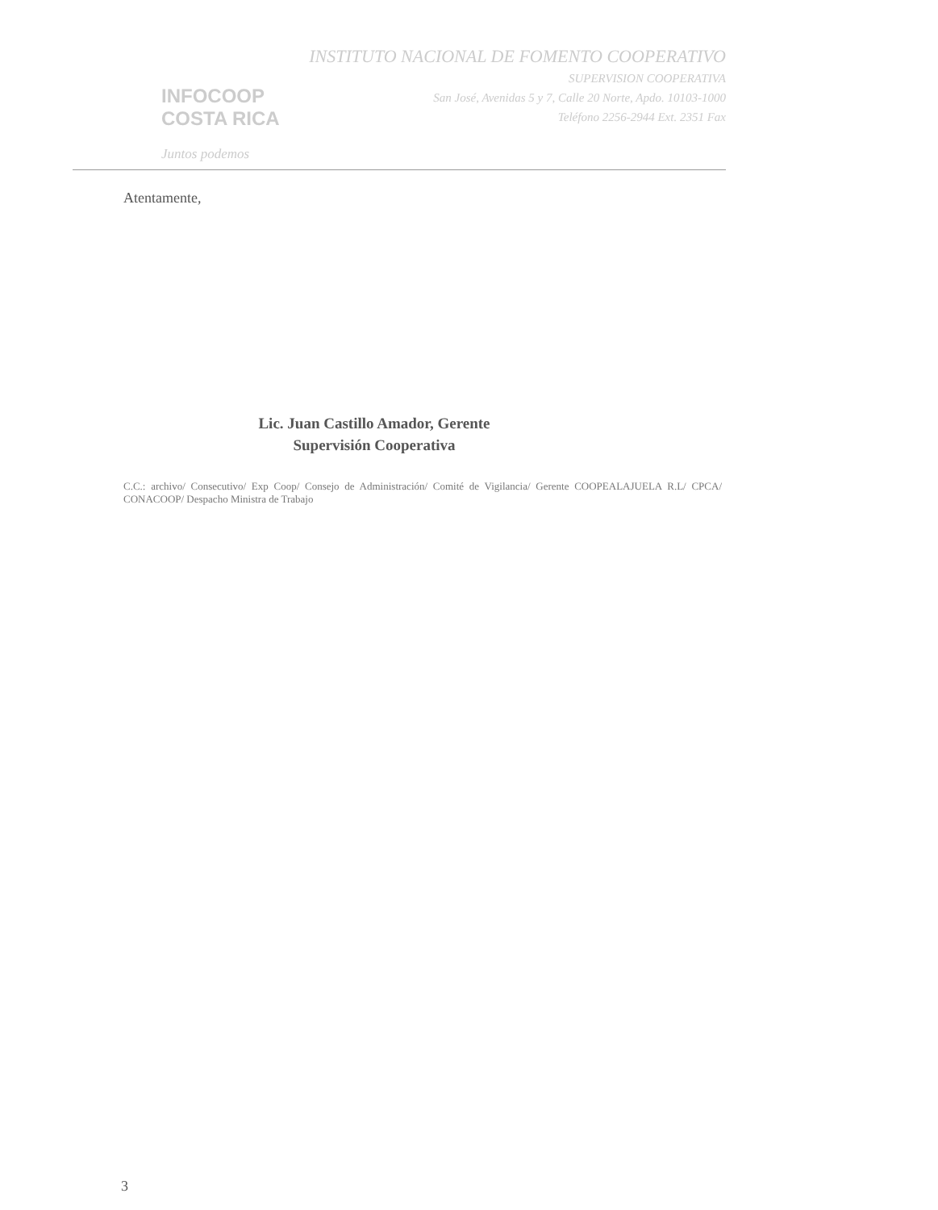INFOCOOP
COSTA RICA
Juntos podemos
INSTITUTO NACIONAL DE FOMENTO COOPERATIVO
SUPERVISION COOPERATIVA
San José, Avenidas 5 y 7, Calle 20 Norte, Apdo. 10103-1000
Teléfono 2256-2944 Ext. 2351 Fax
Atentamente,
Lic. Juan Castillo Amador, Gerente
Supervisión Cooperativa
C.C.: archivo/ Consecutivo/ Exp Coop/ Consejo de Administración/ Comité de Vigilancia/ Gerente COOPEALAJUELA R.L/ CPCA/ CONACOOP/ Despacho Ministra de Trabajo
3